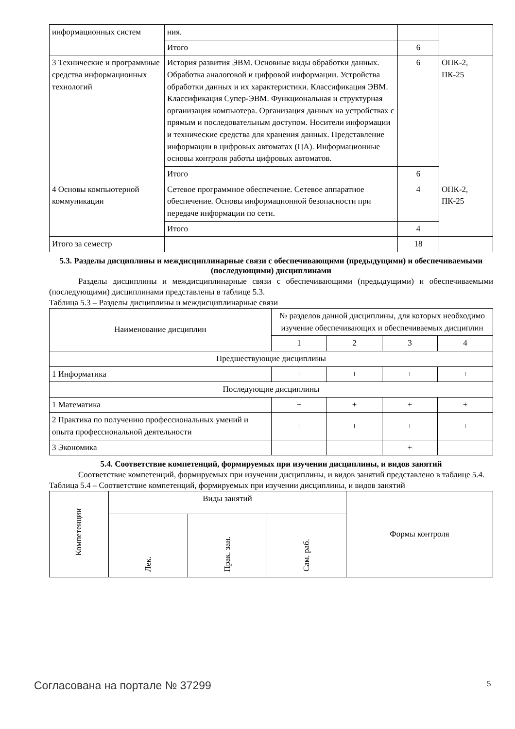| информационных систем | ния. | | |
| | Итого | 6 | |
| 3 Технические и программные средства информационных технологий | История развития ЭВМ. Основные виды обработки данных. Обработка аналоговой и цифровой информации. Устройства обработки данных и их характеристики. Классификация ЭВМ. Классификация Супер-ЭВМ. Функциональная и структурная организация компьютера. Организация данных на устройствах с прямым и последовательным доступом. Носители информации и технические средства для хранения данных. Представление информации в цифровых автоматах (ЦА). Информационные основы контроля работы цифровых автоматов. | 6 | ОПК-2, ПК-25 |
| | Итого | 6 | |
| 4 Основы компьютерной коммуникации | Сетевое программное обеспечение. Сетевое аппаратное обеспечение. Основы информационной безопасности при передаче информации по сети. | 4 | ОПК-2, ПК-25 |
| | Итого | 4 | |
| Итого за семестр | | 18 | |
5.3. Разделы дисциплины и междисциплинарные связи с обеспечивающими (предыдущими) и обеспечиваемыми (последующими) дисциплинами
Разделы дисциплины и междисциплинарные связи с обеспечивающими (предыдущими) и обеспечиваемыми (последующими) дисциплинами представлены в таблице 5.3.
Таблица 5.3 – Разделы дисциплины и междисциплинарные связи
| Наименование дисциплин | № разделов данной дисциплины, для которых необходимо изучение обеспечивающих и обеспечиваемых дисциплин | | | |
| --- | --- | --- | --- | --- |
| | 1 | 2 | 3 | 4 |
| Предшествующие дисциплины | | | | |
| 1 Информатика | + | + | + | + |
| Последующие дисциплины | | | | |
| 1 Математика | + | + | + | + |
| 2 Практика по получению профессиональных умений и опыта профессиональной деятельности | + | + | + | + |
| 3 Экономика | | | + | |
5.4. Соответствие компетенций, формируемых при изучении дисциплины, и видов занятий
Соответствие компетенций, формируемых при изучении дисциплины, и видов занятий представлено в таблице 5.4.
Таблица 5.4 – Соответствие компетенций, формируемых при изучении дисциплины, и видов занятий
| Компетенции | Виды занятий | | | Формы контроля |
| --- | --- | --- | --- | --- |
| | Лек. | Прак. зан. | Сам. раб. | |
Согласована на портале № 37299 5